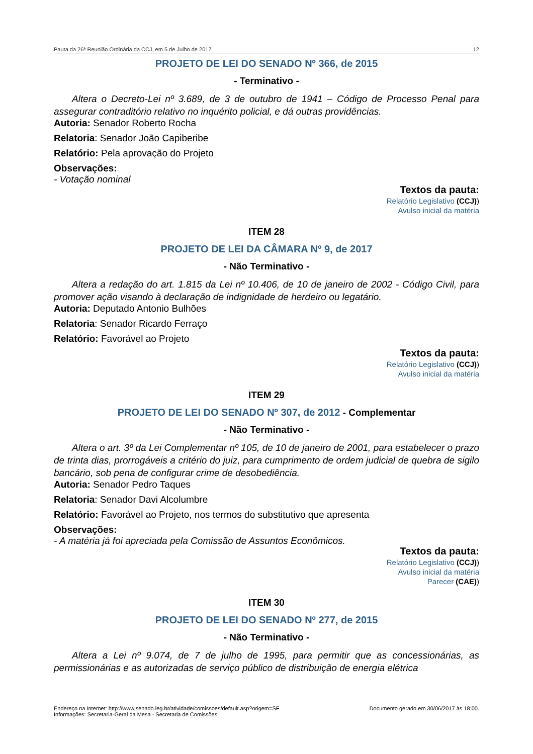Pauta da 26ª Reunião Ordinária da CCJ, em 5 de Julho de 2017 12
PROJETO DE LEI DO SENADO Nº 366, de 2015
- Terminativo -
Altera o Decreto-Lei nº 3.689, de 3 de outubro de 1941 – Código de Processo Penal para assegurar contraditório relativo no inquérito policial, e dá outras providências.
Autoria: Senador Roberto Rocha
Relatoria: Senador João Capiberibe
Relatório: Pela aprovação do Projeto
Observações:
- Votação nominal
Textos da pauta:
Relatório Legislativo (CCJ))
Avulso inicial da matéria
ITEM 28
PROJETO DE LEI DA CÂMARA Nº 9, de 2017
- Não Terminativo -
Altera a redação do art. 1.815 da Lei nº 10.406, de 10 de janeiro de 2002 - Código Civil, para promover ação visando à declaração de indignidade de herdeiro ou legatário.
Autoria: Deputado Antonio Bulhões
Relatoria: Senador Ricardo Ferraço
Relatório: Favorável ao Projeto
Textos da pauta:
Relatório Legislativo (CCJ))
Avulso inicial da matéria
ITEM 29
PROJETO DE LEI DO SENADO Nº 307, de 2012 - Complementar
- Não Terminativo -
Altera o art. 3º da Lei Complementar nº 105, de 10 de janeiro de 2001, para estabelecer o prazo de trinta dias, prorrogáveis a critério do juiz, para cumprimento de ordem judicial de quebra de sigilo bancário, sob pena de configurar crime de desobediência.
Autoria: Senador Pedro Taques
Relatoria: Senador Davi Alcolumbre
Relatório: Favorável ao Projeto, nos termos do substitutivo que apresenta
Observações:
- A matéria já foi apreciada pela Comissão de Assuntos Econômicos.
Textos da pauta:
Relatório Legislativo (CCJ))
Avulso inicial da matéria
Parecer (CAE))
ITEM 30
PROJETO DE LEI DO SENADO Nº 277, de 2015
- Não Terminativo -
Altera a Lei nº 9.074, de 7 de julho de 1995, para permitir que as concessionárias, as permissionárias e as autorizadas de serviço público de distribuição de energia elétrica
Endereço na Internet: http://www.senado.leg.br/atividade/comissoes/default.asp?origem=SF
Informações: Secretaria-Geral da Mesa - Secretaria de Comissões Documento gerado em 30/06/2017 às 18:00.